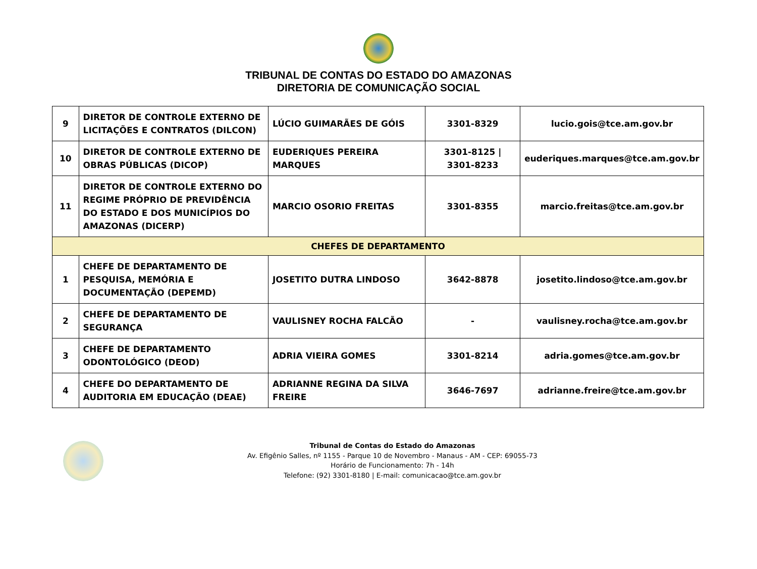TRIBUNAL DE CONTAS DO ESTADO DO AMAZONAS
DIRETORIA DE COMUNICAÇÃO SOCIAL
| 9 | DIRETOR DE CONTROLE EXTERNO DE LICITAÇÕES E CONTRATOS (DILCON) | LÚCIO GUIMARÃES DE GÓIS | 3301-8329 | lucio.gois@tce.am.gov.br |
| 10 | DIRETOR DE CONTROLE EXTERNO DE OBRAS PÚBLICAS (DICOP) | EUDERIQUES PEREIRA MARQUES | 3301-8125 / 3301-8233 | euderiques.marques@tce.am.gov.br |
| 11 | DIRETOR DE CONTROLE EXTERNO DO REGIME PRÓPRIO DE PREVIDÊNCIA DO ESTADO E DOS MUNICÍPIOS DO AMAZONAS (DICERP) | MARCIO OSORIO FREITAS | 3301-8355 | marcio.freitas@tce.am.gov.br |
| CHEFES DE DEPARTAMENTO | | | | |
| 1 | CHEFE DE DEPARTAMENTO DE PESQUISA, MEMÓRIA E DOCUMENTAÇÃO (DEPEMD) | JOSETITO DUTRA LINDOSO | 3642-8878 | josetito.lindoso@tce.am.gov.br |
| 2 | CHEFE DE DEPARTAMENTO DE SEGURANÇA | VAULISNEY ROCHA FALCÃO | - | vaulisney.rocha@tce.am.gov.br |
| 3 | CHEFE DE DEPARTAMENTO ODONTOLÓGICO (DEOD) | ADRIA VIEIRA GOMES | 3301-8214 | adria.gomes@tce.am.gov.br |
| 4 | CHEFE DO DEPARTAMENTO DE AUDITORIA EM EDUCAÇÃO (DEAE) | ADRIANNE REGINA DA SILVA FREIRE | 3646-7697 | adrianne.freire@tce.am.gov.br |
Tribunal de Contas do Estado do Amazonas
Av. Efigênio Salles, nº 1155 - Parque 10 de Novembro - Manaus - AM - CEP: 69055-73
Horário de Funcionamento: 7h - 14h
Telefone: (92) 3301-8180 | E-mail: comunicacao@tce.am.gov.br